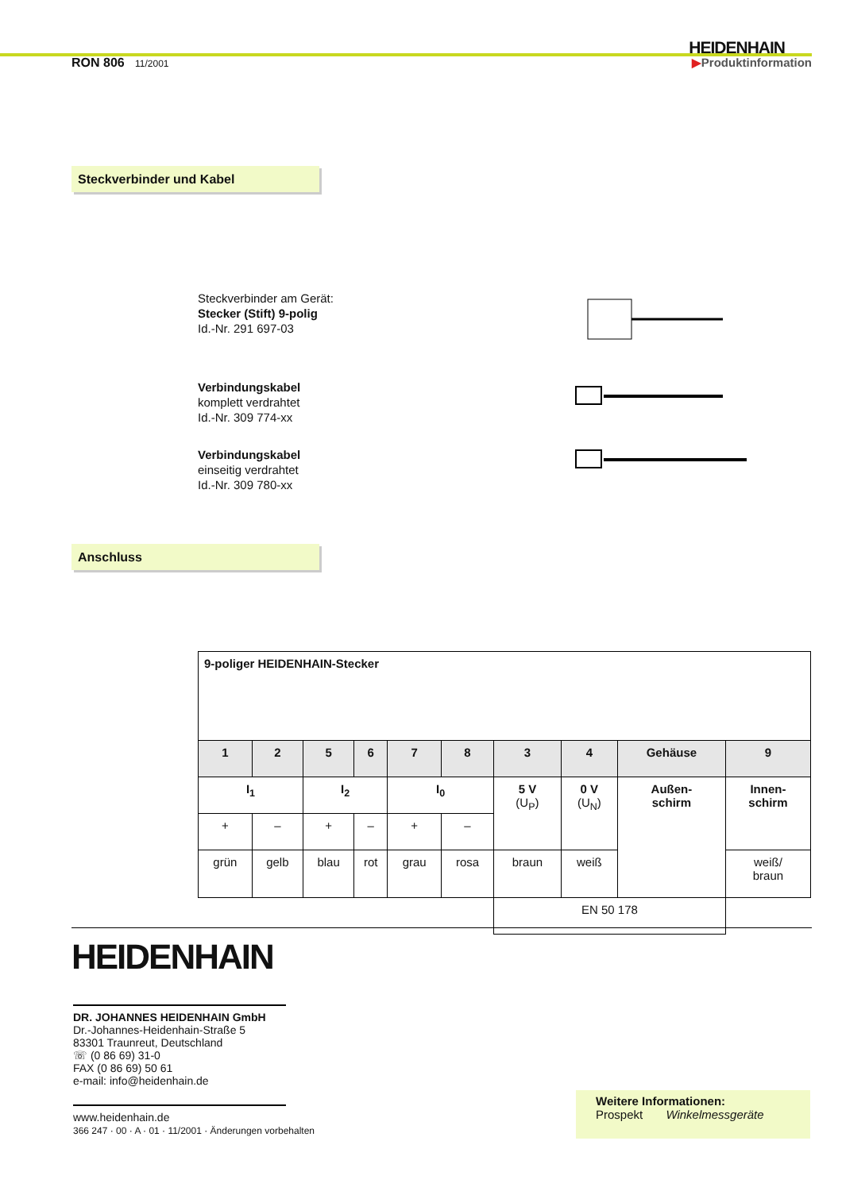HEIDENHAIN
RON 806 11/2001
▶Produktinformation
Steckverbinder und Kabel
Steckverbinder am Gerät:
Stecker (Stift) 9-polig
Id.-Nr. 291 697-03
Verbindungskabel
komplett verdrahtet
Id.-Nr. 309 774-xx
Verbindungskabel
einseitig verdrahtet
Id.-Nr. 309 780-xx
Anschluss
| 9-poliger HEIDENHAIN-Stecker | | | | | | | | | |
| 1 | 2 | 5 | 6 | 7 | 8 | 3 | 4 | Gehäuse | 9 |
| I<sub>1</sub> | | I<sub>2</sub> | | I<sub>0</sub> | | 5 V (U<sub>P</sub>) | 0 V (U<sub>N</sub>) | Außen- schirm | Innen- schirm |
| + | – | + | – | + | – | | | | |
| grün | gelb | blau | rot | grau | rosa | braun | weiß | | weiß/ braun |
| | | | | | | EN 50 178 | | | |
HEIDENHAIN
DR. JOHANNES HEIDENHAIN GmbH
Dr.-Johannes-Heidenhain-Straße 5
83301 Traunreut, Deutschland
☏ (0 86 69) 31-0
FAX (0 86 69) 50 61
e-mail: info@heidenhain.de
www.heidenhain.de
366 247 · 00 · A · 01 · 11/2001 · Änderungen vorbehalten
Weitere Informationen:
Prospekt Winkelmessgeräte